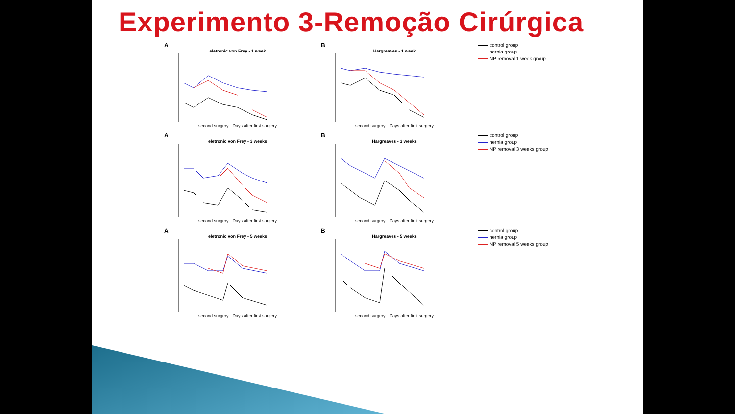Experimento 3-Remoção Cirúrgica
A
eletronic von Frey - 1 week
second surgery · Days after first surgery
B
Hargreaves - 1 week
second surgery · Days after first surgery
control group
hernia group
NP removal 1 week group
A
eletronic von Frey - 3 weeks
second surgery · Days after first surgery
B
Hargreaves - 3 weeks
second surgery · Days after first surgery
control group
hernia group
NP removal 3 weeks group
A
eletronic von Frey - 5 weeks
second surgery · Days after first surgery
B
Hargreaves - 5 weeks
second surgery · Days after first surgery
control group
hernia group
NP removal 5 weeks group